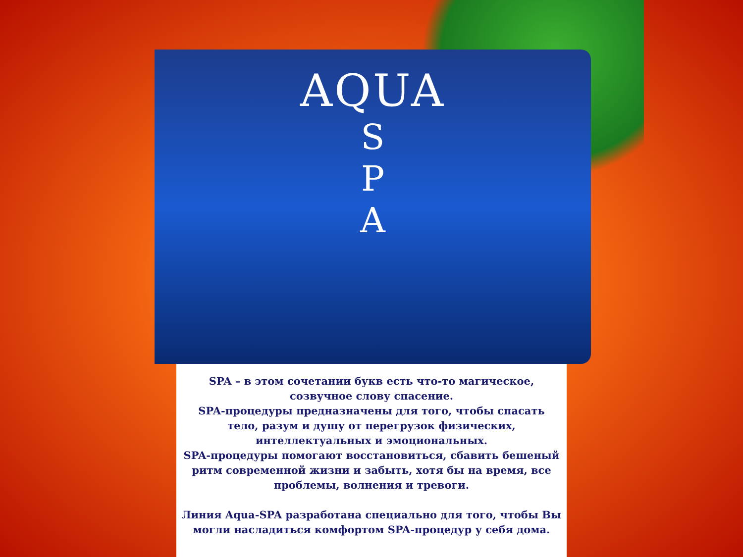AQUA
S
P
A
SPA – в этом сочетании букв есть что-то магическое, созвучное слову спасение.
SPA-процедуры предназначены для того, чтобы спасать тело, разум и душу от перегрузок физических, интеллектуальных и эмоциональных.
SPA-процедуры помогают восстановиться, сбавить бешеный ритм современной жизни и забыть, хотя бы на время, все проблемы, волнения и тревоги.
Линия Aqua-SPA разработана специально для того, чтобы Вы могли насладиться комфортом SPA-процедур у себя дома.